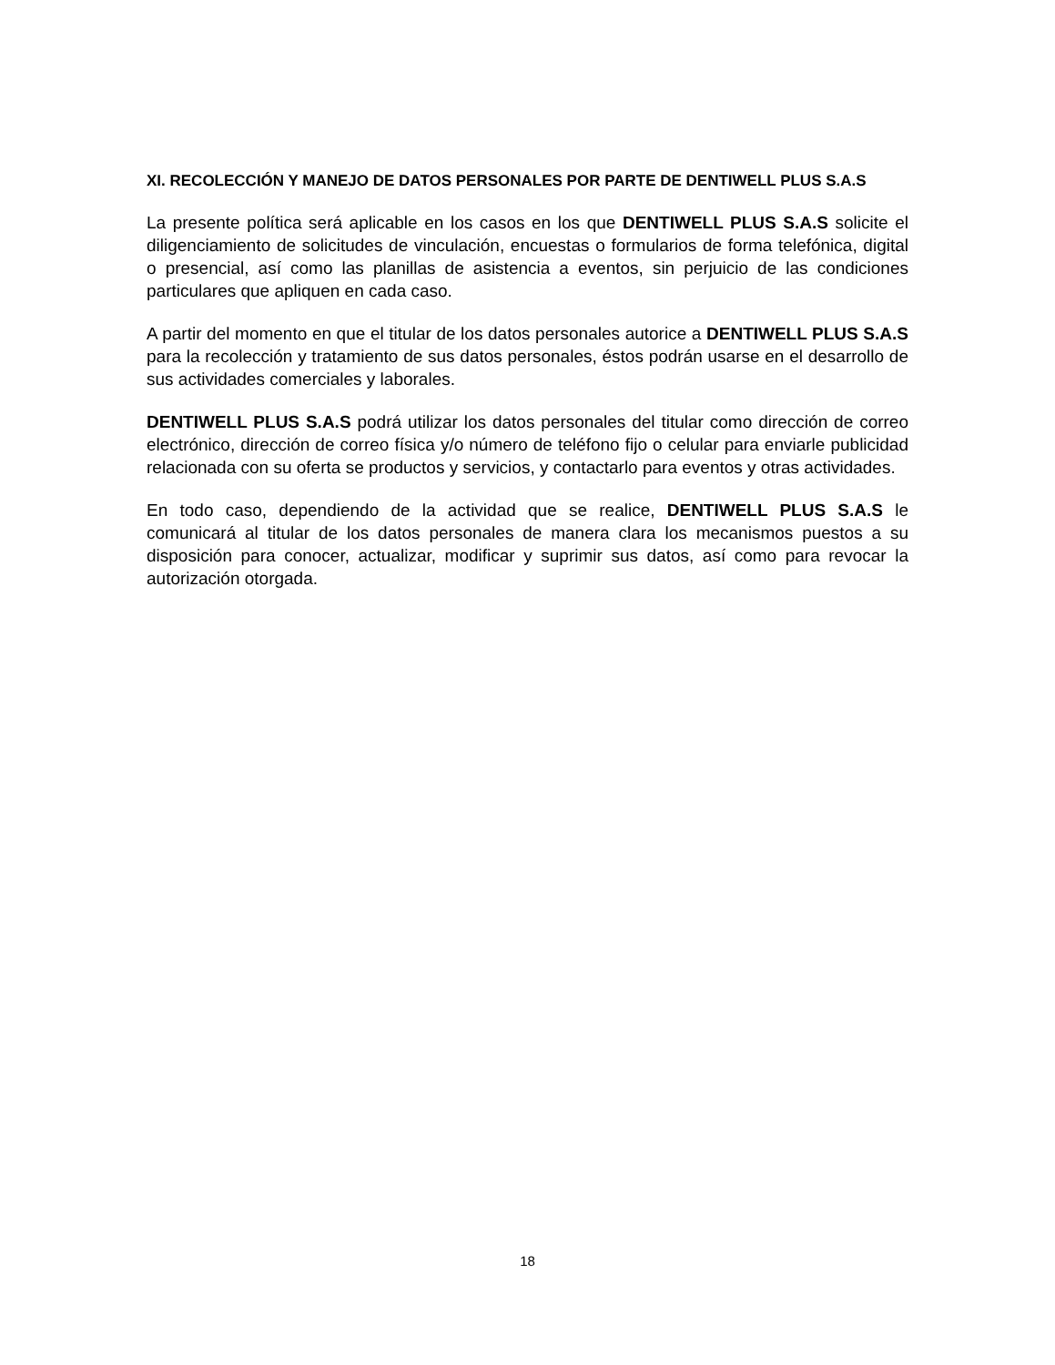XI. RECOLECCIÓN Y MANEJO DE DATOS PERSONALES POR PARTE DE DENTIWELL PLUS S.A.S
La presente política será aplicable en los casos en los que DENTIWELL PLUS S.A.S solicite el diligenciamiento de solicitudes de vinculación, encuestas o formularios de forma telefónica, digital o presencial, así como las planillas de asistencia a eventos, sin perjuicio de las condiciones particulares que apliquen en cada caso.
A partir del momento en que el titular de los datos personales autorice a DENTIWELL PLUS S.A.S para la recolección y tratamiento de sus datos personales, éstos podrán usarse en el desarrollo de sus actividades comerciales y laborales.
DENTIWELL PLUS S.A.S podrá utilizar los datos personales del titular como dirección de correo electrónico, dirección de correo física y/o número de teléfono fijo o celular para enviarle publicidad relacionada con su oferta se productos y servicios, y contactarlo para eventos y otras actividades.
En todo caso, dependiendo de la actividad que se realice, DENTIWELL PLUS S.A.S le comunicará al titular de los datos personales de manera clara los mecanismos puestos a su disposición para conocer, actualizar, modificar y suprimir sus datos, así como para revocar la autorización otorgada.
18